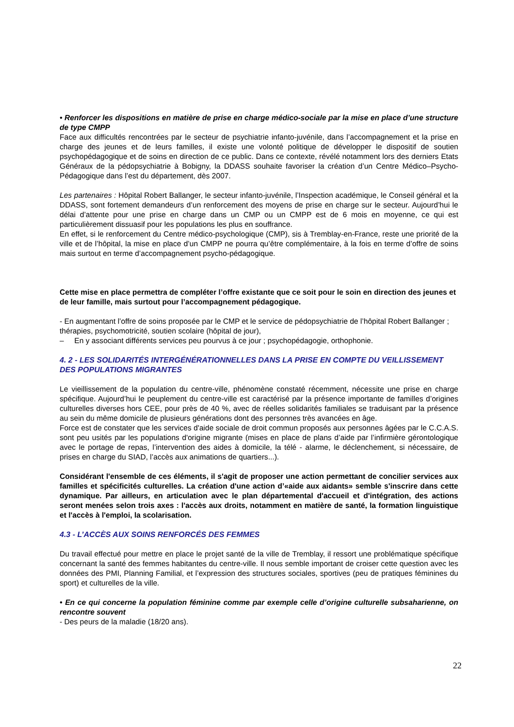• Renforcer les dispositions en matière de prise en charge médico-sociale par la mise en place d’une structure de type CMPP
Face aux difficultés rencontrées par le secteur de psychiatrie infanto-juvénile, dans l’accompagnement et la prise en charge des jeunes et de leurs familles, il existe une volonté politique de développer le dispositif de soutien psychopédagogique et de soins en direction de ce public. Dans ce contexte, révélé notamment lors des derniers Etats Généraux de la pédopsychiatrie à Bobigny, la DDASS souhaite favoriser la création d’un Centre Médico–Psycho-Pédagogique dans l’est du département, dès 2007.
Les partenaires : Hôpital Robert Ballanger, le secteur infanto-juvénile, l’Inspection académique, le Conseil général et la DDASS, sont fortement demandeurs d’un renforcement des moyens de prise en charge sur le secteur. Aujourd’hui le délai d’attente pour une prise en charge dans un CMP ou un CMPP est de 6 mois en moyenne, ce qui est particulièrement dissuasif pour les populations les plus en souffrance.
En effet, si le renforcement du Centre médico-psychologique (CMP), sis à Tremblay-en-France, reste une priorité de la ville et de l’hôpital, la mise en place d’un CMPP ne pourra qu’être complémentaire, à la fois en terme d’offre de soins mais surtout en terme d’accompagnement psycho-pédagogique.
Cette mise en place permettra de compléter l’offre existante que ce soit pour le soin en direction des jeunes et de leur famille, mais surtout pour l’accompagnement pédagogique.
- En augmentant l’offre de soins proposée par le CMP et le service de pédopsychiatrie de l’hôpital Robert Ballanger ; thérapies, psychomotricité, soutien scolaire (hôpital de jour),
– En y associant différents services peu pourvus à ce jour ; psychopédagogie, orthophonie.
4. 2 - LES SOLIDARITÉS INTERGÉNÉRATIONNELLES DANS LA PRISE EN COMPTE DU VEILLISSEMENT DES POPULATIONS MIGRANTES
Le vieillissement de la population du centre-ville, phénomène constaté récemment, nécessite une prise en charge spécifique. Aujourd’hui le peuplement du centre-ville est caractérisé par la présence importante de familles d’origines culturelles diverses hors CEE, pour près de 40 %, avec de réelles solidarités familiales se traduisant par la présence au sein du même domicile de plusieurs générations dont des personnes très avancées en âge.
Force est de constater que les services d'aide sociale de droit commun proposés aux personnes âgées par le C.C.A.S. sont peu usités par les populations d'origine migrante (mises en place de plans d’aide par l’infirmière gérontologique avec le portage de repas, l’intervention des aides à domicile, la télé - alarme, le déclenchement, si nécessaire, de prises en charge du SIAD, l’accès aux animations de quartiers...).
Considérant l'ensemble de ces éléments, il s'agit de proposer une action permettant de concilier services aux familles et spécificités culturelles. La création d'une action d’«aide aux aidants» semble s'inscrire dans cette dynamique. Par ailleurs, en articulation avec le plan départemental d'accueil et d'intégration, des actions seront menées selon trois axes : l'accès aux droits, notamment en matière de santé, la formation linguistique et l'accès à l'emploi, la scolarisation.
4.3 - L’ACCÈS AUX SOINS RENFORCÉS DES FEMMES
Du travail effectué pour mettre en place le projet santé de la ville de Tremblay, il ressort une problématique spécifique concernant la santé des femmes habitantes du centre-ville. Il nous semble important de croiser cette question avec les données des PMI, Planning Familial, et l’expression des structures sociales, sportives (peu de pratiques féminines du sport) et culturelles de la ville.
• En ce qui concerne la population féminine comme par exemple celle d’origine culturelle subsaharienne, on rencontre souvent
- Des peurs de la maladie (18/20 ans).
22